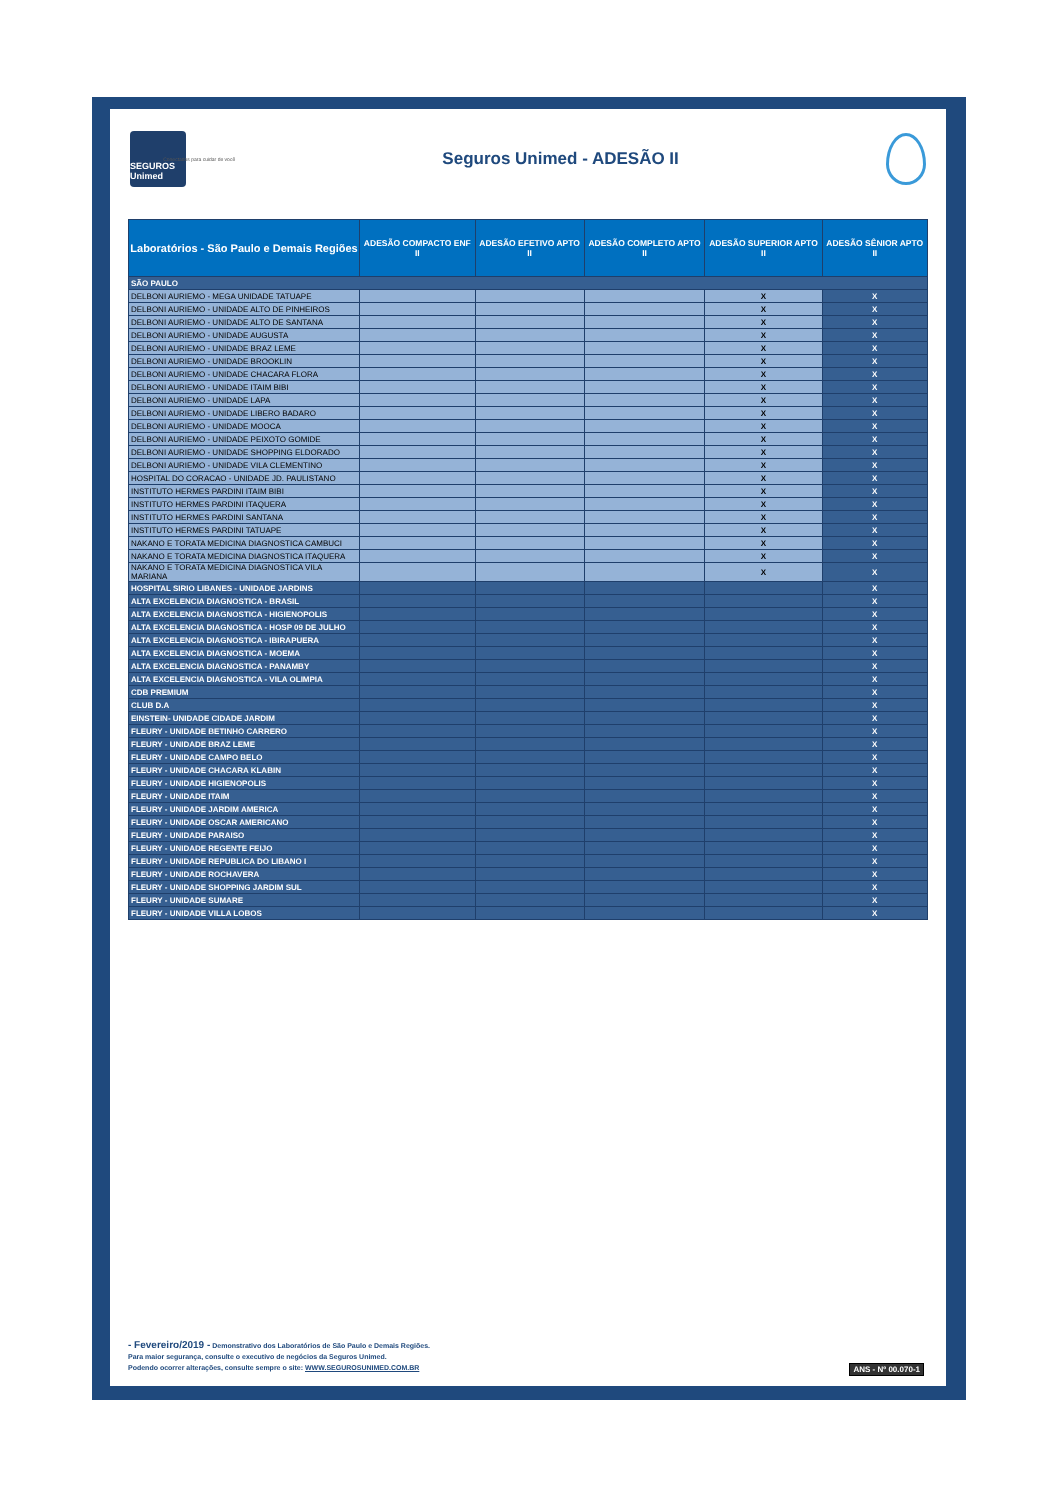SEGUROS Unimed
Conectados para cuidar de você
Seguros Unimed - ADESÃO II
| Laboratórios - São Paulo e Demais Regiões | ADESÃO COMPACTO ENF II | ADESÃO EFETIVO APTO II | ADESÃO COMPLETO APTO II | ADESÃO SUPERIOR APTO II | ADESÃO SÊNIOR APTO II |
| --- | --- | --- | --- | --- | --- |
| SÃO PAULO | | | | | |
| DELBONI AURIEMO - MEGA UNIDADE TATUAPE | | | | X | X |
| DELBONI AURIEMO - UNIDADE ALTO DE PINHEIROS | | | | X | X |
| DELBONI AURIEMO - UNIDADE ALTO DE SANTANA | | | | X | X |
| DELBONI AURIEMO - UNIDADE AUGUSTA | | | | X | X |
| DELBONI AURIEMO - UNIDADE BRAZ LEME | | | | X | X |
| DELBONI AURIEMO - UNIDADE BROOKLIN | | | | X | X |
| DELBONI AURIEMO - UNIDADE CHACARA FLORA | | | | X | X |
| DELBONI AURIEMO - UNIDADE ITAIM BIBI | | | | X | X |
| DELBONI AURIEMO - UNIDADE LAPA | | | | X | X |
| DELBONI AURIEMO - UNIDADE LIBERO BADARO | | | | X | X |
| DELBONI AURIEMO - UNIDADE MOOCA | | | | X | X |
| DELBONI AURIEMO - UNIDADE PEIXOTO GOMIDE | | | | X | X |
| DELBONI AURIEMO - UNIDADE SHOPPING ELDORADO | | | | X | X |
| DELBONI AURIEMO - UNIDADE VILA CLEMENTINO | | | | X | X |
| HOSPITAL DO CORACAO - UNIDADE JD. PAULISTANO | | | | X | X |
| INSTITUTO HERMES PARDINI ITAIM BIBI | | | | X | X |
| INSTITUTO HERMES PARDINI ITAQUERA | | | | X | X |
| INSTITUTO HERMES PARDINI SANTANA | | | | X | X |
| INSTITUTO HERMES PARDINI TATUAPE | | | | X | X |
| NAKANO E TORATA MEDICINA DIAGNOSTICA CAMBUCI | | | | X | X |
| NAKANO E TORATA MEDICINA DIAGNOSTICA ITAQUERA | | | | X | X |
| NAKANO E TORATA MEDICINA DIAGNOSTICA VILA MARIANA | | | | X | X |
| HOSPITAL SIRIO LIBANES - UNIDADE JARDINS | | | | | X |
| ALTA EXCELENCIA DIAGNOSTICA - BRASIL | | | | | X |
| ALTA EXCELENCIA DIAGNOSTICA - HIGIENOPOLIS | | | | | X |
| ALTA EXCELENCIA DIAGNOSTICA - HOSP 09 DE JULHO | | | | | X |
| ALTA EXCELENCIA DIAGNOSTICA - IBIRAPUERA | | | | | X |
| ALTA EXCELENCIA DIAGNOSTICA - MOEMA | | | | | X |
| ALTA EXCELENCIA DIAGNOSTICA - PANAMBY | | | | | X |
| ALTA EXCELENCIA DIAGNOSTICA - VILA OLIMPIA | | | | | X |
| CDB PREMIUM | | | | | X |
| CLUB D.A | | | | | X |
| EINSTEIN- UNIDADE CIDADE JARDIM | | | | | X |
| FLEURY - UNIDADE BETINHO CARRERO | | | | | X |
| FLEURY - UNIDADE BRAZ LEME | | | | | X |
| FLEURY - UNIDADE CAMPO BELO | | | | | X |
| FLEURY - UNIDADE CHACARA KLABIN | | | | | X |
| FLEURY - UNIDADE HIGIENOPOLIS | | | | | X |
| FLEURY - UNIDADE ITAIM | | | | | X |
| FLEURY - UNIDADE JARDIM AMERICA | | | | | X |
| FLEURY - UNIDADE OSCAR AMERICANO | | | | | X |
| FLEURY - UNIDADE PARAISO | | | | | X |
| FLEURY - UNIDADE REGENTE FEIJO | | | | | X |
| FLEURY - UNIDADE REPUBLICA DO LIBANO I | | | | | X |
| FLEURY - UNIDADE ROCHAVERA | | | | | X |
| FLEURY - UNIDADE SHOPPING JARDIM SUL | | | | | X |
| FLEURY - UNIDADE SUMARE | | | | | X |
| FLEURY - UNIDADE VILLA LOBOS | | | | | X |
- Fevereiro/2019 - Demonstrativo dos Laboratórios de São Paulo e Demais Regiões.
Para maior segurança, consulte o executivo de negócios da Seguros Unimed.
Podendo ocorrer alterações, consulte sempre o site: WWW.SEGUROSUNIMED.COM.BR
ANS - Nº 00.070-1